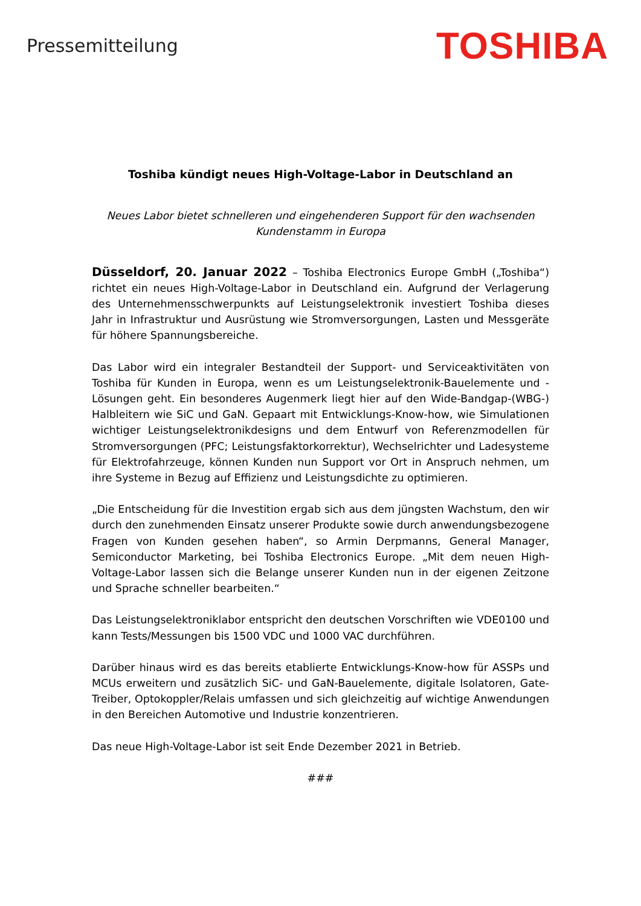Pressemitteilung
TOSHIBA
Toshiba kündigt neues High-Voltage-Labor in Deutschland an
Neues Labor bietet schnelleren und eingehenderen Support für den wachsenden Kundenstamm in Europa
Düsseldorf, 20. Januar 2022 – Toshiba Electronics Europe GmbH („Toshiba“) richtet ein neues High-Voltage-Labor in Deutschland ein. Aufgrund der Verlagerung des Unternehmensschwerpunkts auf Leistungselektronik investiert Toshiba dieses Jahr in Infrastruktur und Ausrüstung wie Stromversorgungen, Lasten und Messgeräte für höhere Spannungsbereiche.
Das Labor wird ein integraler Bestandteil der Support- und Serviceaktivitäten von Toshiba für Kunden in Europa, wenn es um Leistungselektronik-Bauelemente und -Lösungen geht. Ein besonderes Augenmerk liegt hier auf den Wide-Bandgap-(WBG-) Halbleitern wie SiC und GaN. Gepaart mit Entwicklungs-Know-how, wie Simulationen wichtiger Leistungselektronikdesigns und dem Entwurf von Referenzmodellen für Stromversorgungen (PFC; Leistungsfaktorkorrektur), Wechselrichter und Ladesysteme für Elektrofahrzeuge, können Kunden nun Support vor Ort in Anspruch nehmen, um ihre Systeme in Bezug auf Effizienz und Leistungsdichte zu optimieren.
„Die Entscheidung für die Investition ergab sich aus dem jüngsten Wachstum, den wir durch den zunehmenden Einsatz unserer Produkte sowie durch anwendungsbezogene Fragen von Kunden gesehen haben“, so Armin Derpmanns, General Manager, Semiconductor Marketing, bei Toshiba Electronics Europe. „Mit dem neuen High-Voltage-Labor lassen sich die Belange unserer Kunden nun in der eigenen Zeitzone und Sprache schneller bearbeiten.“
Das Leistungselektroniklabor entspricht den deutschen Vorschriften wie VDE0100 und kann Tests/Messungen bis 1500 VDC und 1000 VAC durchführen.
Darüber hinaus wird es das bereits etablierte Entwicklungs-Know-how für ASSPs und MCUs erweitern und zusätzlich SiC- und GaN-Bauelemente, digitale Isolatoren, Gate-Treiber, Optokoppler/Relais umfassen und sich gleichzeitig auf wichtige Anwendungen in den Bereichen Automotive und Industrie konzentrieren.
Das neue High-Voltage-Labor ist seit Ende Dezember 2021 in Betrieb.
###